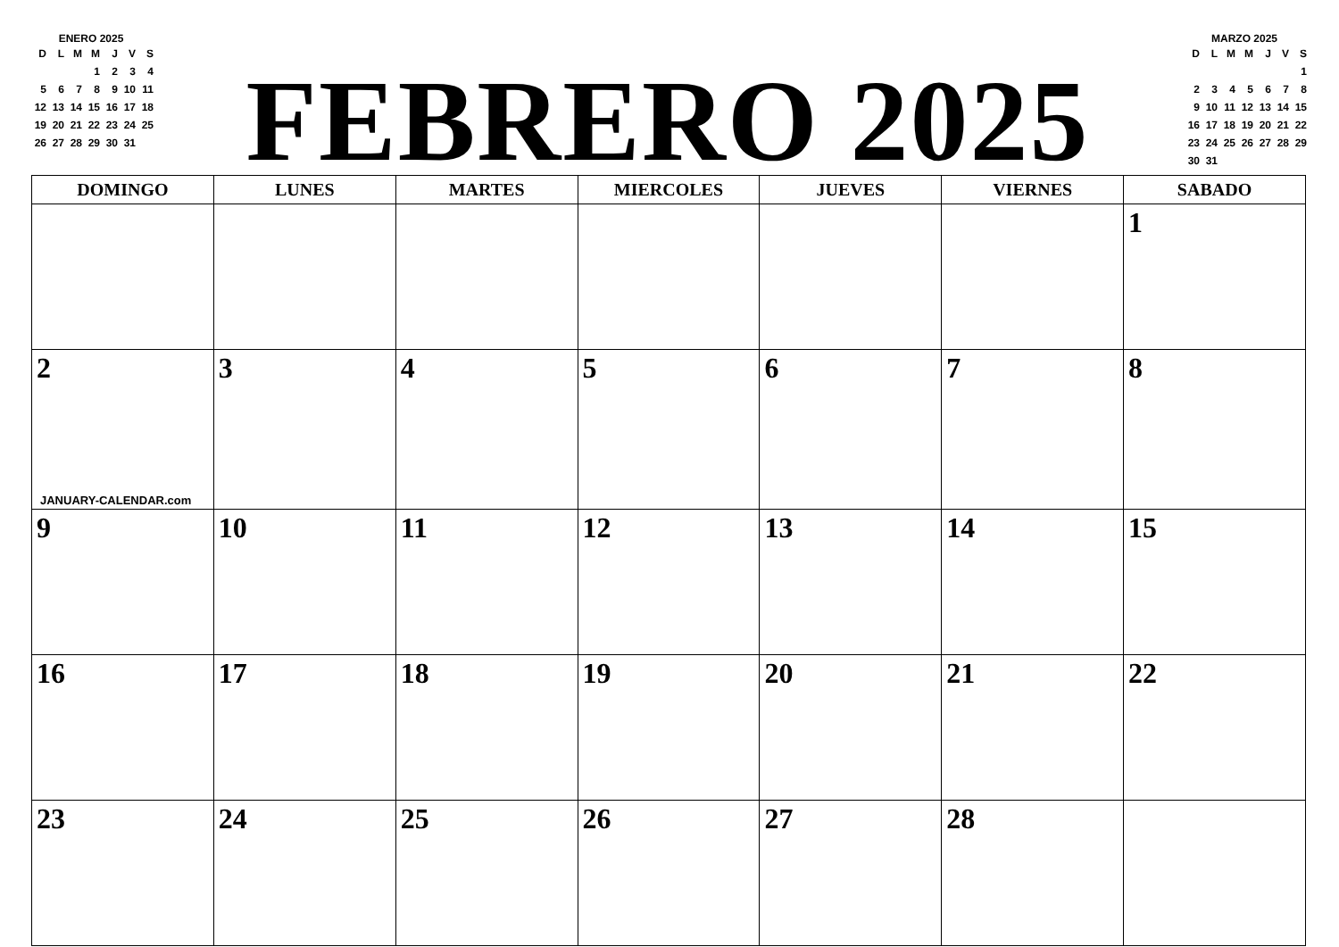ENERO 2025
| D | L | M | M | J | V | S |
| | | | 1 | 2 | 3 | 4 |
| 5 | 6 | 7 | 8 | 9 | 10 | 11 |
| 12 | 13 | 14 | 15 | 16 | 17 | 18 |
| 19 | 20 | 21 | 22 | 23 | 24 | 25 |
| 26 | 27 | 28 | 29 | 30 | 31 | |
FEBRERO 2025
MARZO 2025
| D | L | M | M | J | V | S |
| | | | | | | 1 |
| 2 | 3 | 4 | 5 | 6 | 7 | 8 |
| 9 | 10 | 11 | 12 | 13 | 14 | 15 |
| 16 | 17 | 18 | 19 | 20 | 21 | 22 |
| 23 | 24 | 25 | 26 | 27 | 28 | 29 |
| 30 | 31 | | | | | |
| DOMINGO | LUNES | MARTES | MIERCOLES | JUEVES | VIERNES | SABADO |
| --- | --- | --- | --- | --- | --- | --- |
| | | | | | | 1 |
| 2 JANUARY-CALENDAR.com | 3 | 4 | 5 | 6 | 7 | 8 |
| 9 | 10 | 11 | 12 | 13 | 14 | 15 |
| 16 | 17 | 18 | 19 | 20 | 21 | 22 |
| 23 | 24 | 25 | 26 | 27 | 28 | |